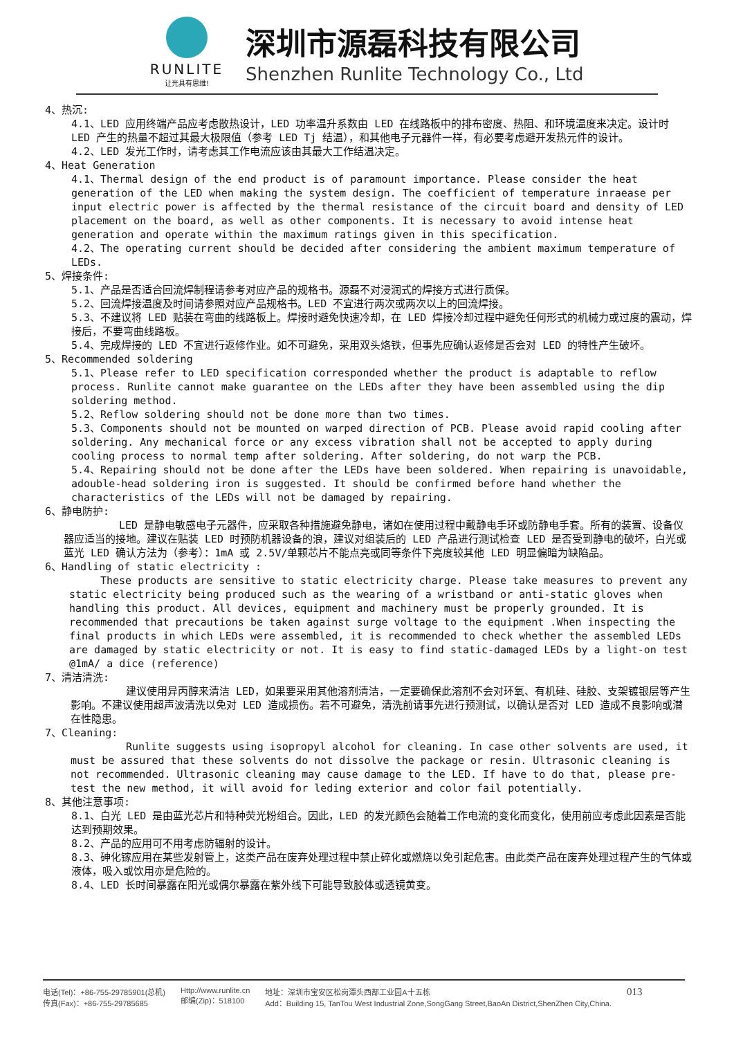RUNLITE
让光具有思维!
深圳市源磊科技有限公司
Shenzhen Runlite Technology Co., Ltd
4、热沉:
4.1、LED 应用终端产品应考虑散热设计，LED 功率温升系数由 LED 在线路板中的排布密度、热阻、和环境温度来决定。设计时 LED 产生的热量不超过其最大极限值（参考 LED Tj 结温），和其他电子元器件一样，有必要考虑避开发热元件的设计。
4.2、LED 发光工作时，请考虑其工作电流应该由其最大工作结温决定。
4、Heat Generation
4.1、Thermal design of the end product is of paramount importance. Please consider the heat generation of the LED when making the system design. The coefficient of temperature inraease per input electric power is affected by the thermal resistance of the circuit board and density of LED placement on the board, as well as other components. It is necessary to avoid intense heat generation and operate within the maximum ratings given in this specification.
4.2、The operating current should be decided after considering the ambient maximum temperature of LEDs.
5、焊接条件:
5.1、产品是否适合回流焊制程请参考对应产品的规格书。源磊不对浸润式的焊接方式进行质保。
5.2、回流焊接温度及时间请参照对应产品规格书。LED 不宜进行两次或两次以上的回流焊接。
5.3、不建议将 LED 贴装在弯曲的线路板上。焊接时避免快速冷却，在 LED 焊接冷却过程中避免任何形式的机械力或过度的震动，焊接后，不要弯曲线路板。
5.4、完成焊接的 LED 不宜进行返修作业。如不可避免，采用双头烙铁，但事先应确认返修是否会对 LED 的特性产生破坏。
5、Recommended soldering
5.1、Please refer to LED specification corresponded whether the product is adaptable to reflow process. Runlite cannot make guarantee on the LEDs after they have been assembled using the dip soldering method.
5.2、Reflow soldering should not be done more than two times.
5.3、Components should not be mounted on warped direction of PCB. Please avoid rapid cooling after soldering. Any mechanical force or any excess vibration shall not be accepted to apply during cooling process to normal temp after soldering. After soldering, do not warp the PCB.
5.4、Repairing should not be done after the LEDs have been soldered. When repairing is unavoidable, adouble-head soldering iron is suggested. It should be confirmed before hand whether the characteristics of the LEDs will not be damaged by repairing.
6、静电防护:
LED 是静电敏感电子元器件，应采取各种措施避免静电，诸如在使用过程中戴静电手环或防静电手套。所有的装置、设备仪器应适当的接地。建议在贴装 LED 时预防机器设备的浪，建议对组装后的 LED 产品进行测试检查 LED 是否受到静电的破坏，白光或蓝光 LED 确认方法为（参考）：1mA 或 2.5V/单颗芯片不能点亮或同等条件下亮度较其他 LED 明显偏暗为缺陷品。
6、Handling of static electricity :
These products are sensitive to static electricity charge. Please take measures to prevent any static electricity being produced such as the wearing of a wristband or anti-static gloves when handling this product. All devices, equipment and machinery must be properly grounded. It is recommended that precautions be taken against surge voltage to the equipment .When inspecting the final products in which LEDs were assembled, it is recommended to check whether the assembled LEDs are damaged by static electricity or not. It is easy to find static-damaged LEDs by a light-on test @1mA/ a dice (reference)
7、清洁清洗:
建议使用异丙醇来清洁 LED，如果要采用其他溶剂清洁，一定要确保此溶剂不会对环氧、有机硅、硅胶、支架镀银层等产生影响。不建议使用超声波清洗以免对 LED 造成损伤。若不可避免，清洗前请事先进行预测试，以确认是否对 LED 造成不良影响或潜在性隐患。
7、Cleaning:
Runlite suggests using isopropyl alcohol for cleaning. In case other solvents are used, it must be assured that these solvents do not dissolve the package or resin. Ultrasonic cleaning is not recommended. Ultrasonic cleaning may cause damage to the LED. If have to do that, please pre-test the new method, it will avoid for leding exterior and color fail potentially.
8、其他注意事项:
8.1、白光 LED 是由蓝光芯片和特种荧光粉组合。因此，LED 的发光颜色会随着工作电流的变化而变化，使用前应考虑此因素是否能达到预期效果。
8.2、产品的应用可不用考虑防辐射的设计。
8.3、砷化镓应用在某些发射管上，这类产品在废弃处理过程中禁止碎化或燃烧以免引起危害。由此类产品在废弃处理过程产生的气体或液体，吸入或饮用亦是危险的。
8.4、LED 长时间暴露在阳光或偶尔暴露在紫外线下可能导致胶体或透镜黄变。
电话(Tel)：+86-755-29785901(总机)
传真(Fax)：+86-755-29785685
Http://www.runlite.cn
邮编(Zip)：518100
地址：深圳市宝安区松岗潭头西部工业园A十五栋
Add：Building 15, TanTou West Industrial Zone,SongGang Street,BaoAn District,ShenZhen City,China.
013